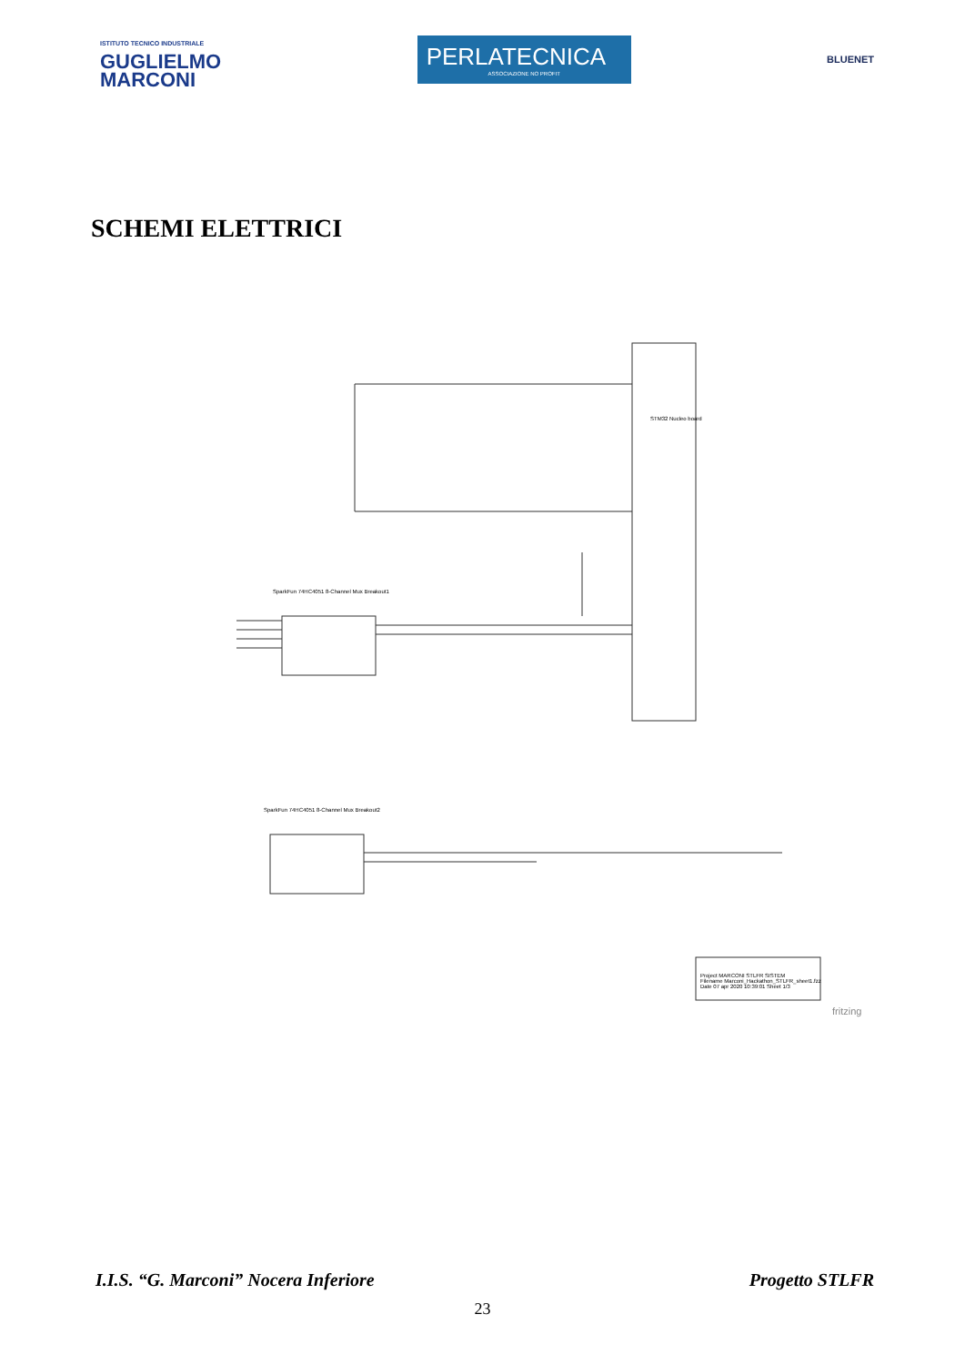ISTITUTO TECNICO INDUSTRIALE
GUGLIELMO
MARCONI
PERLATECNICA
ASSOCIAZIONE NO PROFIT
BLUENET
SCHEMI ELETTRICI
STM32 Nucleo board
SparkFun 74HC4051 8-Channel Mux Breakout1
SparkFun 74HC4051 8-Channel Mux Breakout2
Project MARCONI STLFR SISTEM
Filename Marconi_Hackathon_STLFR_sheet1.fzz
Date 07 apr 2020 10:39:01 Sheet 1/3
fritzing
I.I.S. “G. Marconi” Nocera Inferiore Progetto STLFR
23